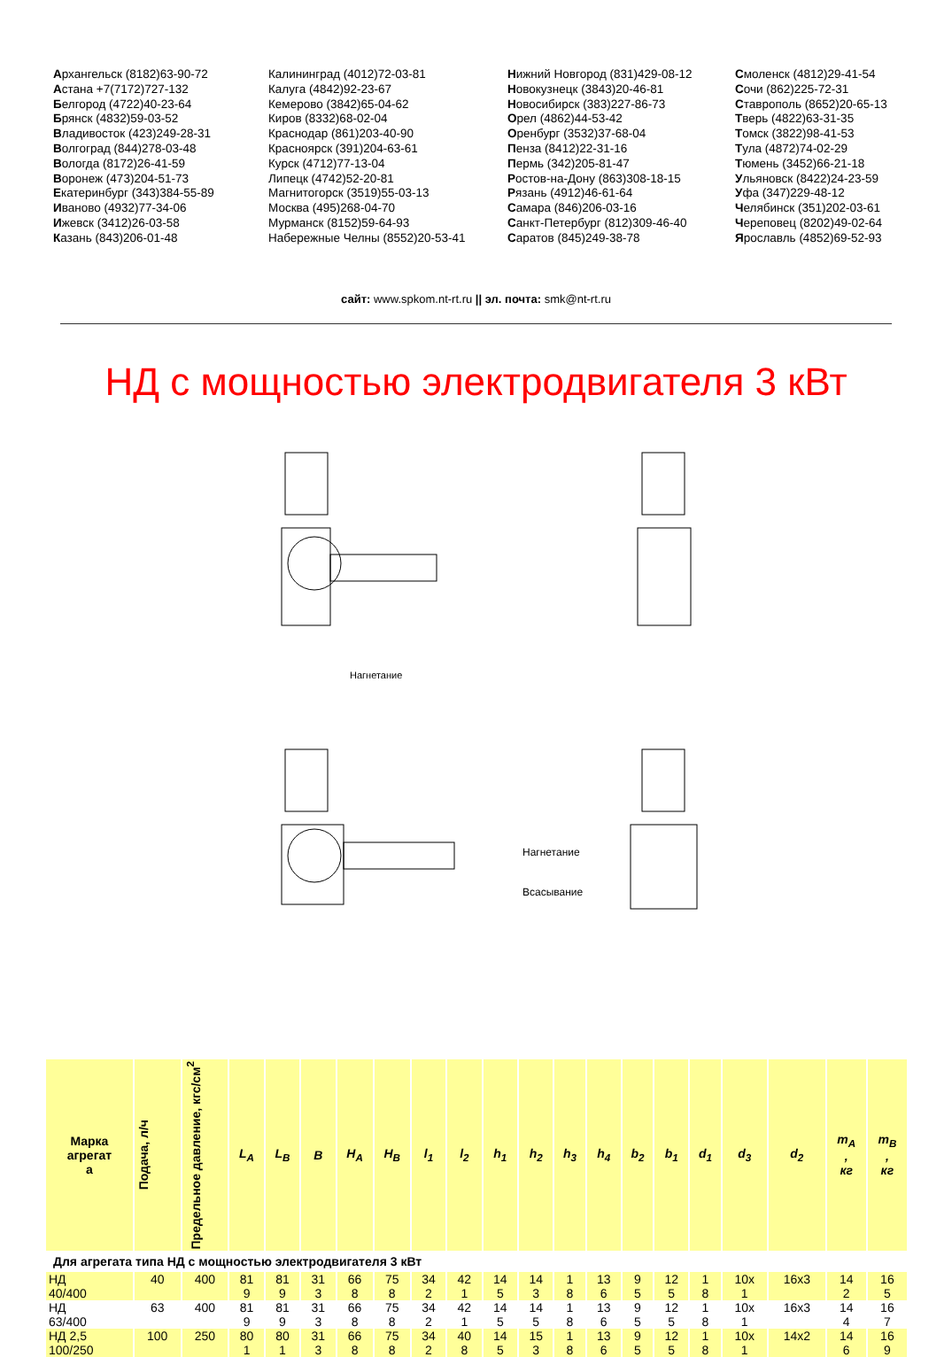Архангельск (8182)63-90-72
Астана +7(7172)727-132
Белгород (4722)40-23-64
Брянск (4832)59-03-52
Владивосток (423)249-28-31
Волгоград (844)278-03-48
Вологда (8172)26-41-59
Воронеж (473)204-51-73
Екатеринбург (343)384-55-89
Иваново (4932)77-34-06
Ижевск (3412)26-03-58
Казань (843)206-01-48
Калининград (4012)72-03-81
Калуга (4842)92-23-67
Кемерово (3842)65-04-62
Киров (8332)68-02-04
Краснодар (861)203-40-90
Красноярск (391)204-63-61
Курск (4712)77-13-04
Липецк (4742)52-20-81
Магнитогорск (3519)55-03-13
Москва (495)268-04-70
Мурманск (8152)59-64-93
Набережные Челны (8552)20-53-41
Нижний Новгород (831)429-08-12
Новокузнецк (3843)20-46-81
Новосибирск (383)227-86-73
Орел (4862)44-53-42
Оренбург (3532)37-68-04
Пенза (8412)22-31-16
Пермь (342)205-81-47
Ростов-на-Дону (863)308-18-15
Рязань (4912)46-61-64
Самара (846)206-03-16
Санкт-Петербург (812)309-46-40
Саратов (845)249-38-78
Смоленск (4812)29-41-54
Сочи (862)225-72-31
Ставрополь (8652)20-65-13
Тверь (4822)63-31-35
Томск (3822)98-41-53
Тула (4872)74-02-29
Тюмень (3452)66-21-18
Ульяновск (8422)24-23-59
Уфа (347)229-48-12
Челябинск (351)202-03-61
Череповец (8202)49-02-64
Ярославль (4852)69-52-93
сайт: www.spkom.nt-rt.ru || эл. почта: smk@nt-rt.ru
НД с мощностью электродвигателя 3 кВт
Нагнетание
Нагнетание
Всасывание
| Марка агрегат а | Подача, л/ч | Предельное давление, кгс/см<sup>2</sup> | L<sub>A</sub> | L<sub>B</sub> | B | H<sub>A</sub> | H<sub>B</sub> | l<sub>1</sub> | l<sub>2</sub> | h<sub>1</sub> | h<sub>2</sub> | h<sub>3</sub> | h<sub>4</sub> | b<sub>2</sub> | b<sub>1</sub> | d<sub>1</sub> | d<sub>3</sub> | d<sub>2</sub> | m<sub>A</sub> , кг | m<sub>B</sub> , кг |
| --- | --- | --- | --- | --- | --- | --- | --- | --- | --- | --- | --- | --- | --- | --- | --- | --- | --- | --- | --- | --- |
| Для агрегата типа НД с мощностью электродвигателя 3 кВт | | | | | | | | | | | | | | | | | | | | |
| НД 40/400 | 40 | 400 | 81 9 | 81 9 | 31 3 | 66 8 | 75 8 | 34 2 | 42 1 | 14 5 | 14 3 | 1 8 | 13 6 | 9 5 | 12 5 | 1 8 | 10х 1 | 16х3 | 14 2 | 16 5 |
| НД 63/400 | 63 | 400 | 81 9 | 81 9 | 31 3 | 66 8 | 75 8 | 34 2 | 42 1 | 14 5 | 14 5 | 1 8 | 13 6 | 9 5 | 12 5 | 1 8 | 10х 1 | 16х3 | 14 4 | 16 7 |
| НД 2,5 100/250 | 100 | 250 | 80 1 | 80 1 | 31 3 | 66 8 | 75 8 | 34 2 | 40 8 | 14 5 | 15 3 | 1 8 | 13 6 | 9 5 | 12 5 | 1 8 | 10х 1 | 14х2 | 14 6 | 16 9 |